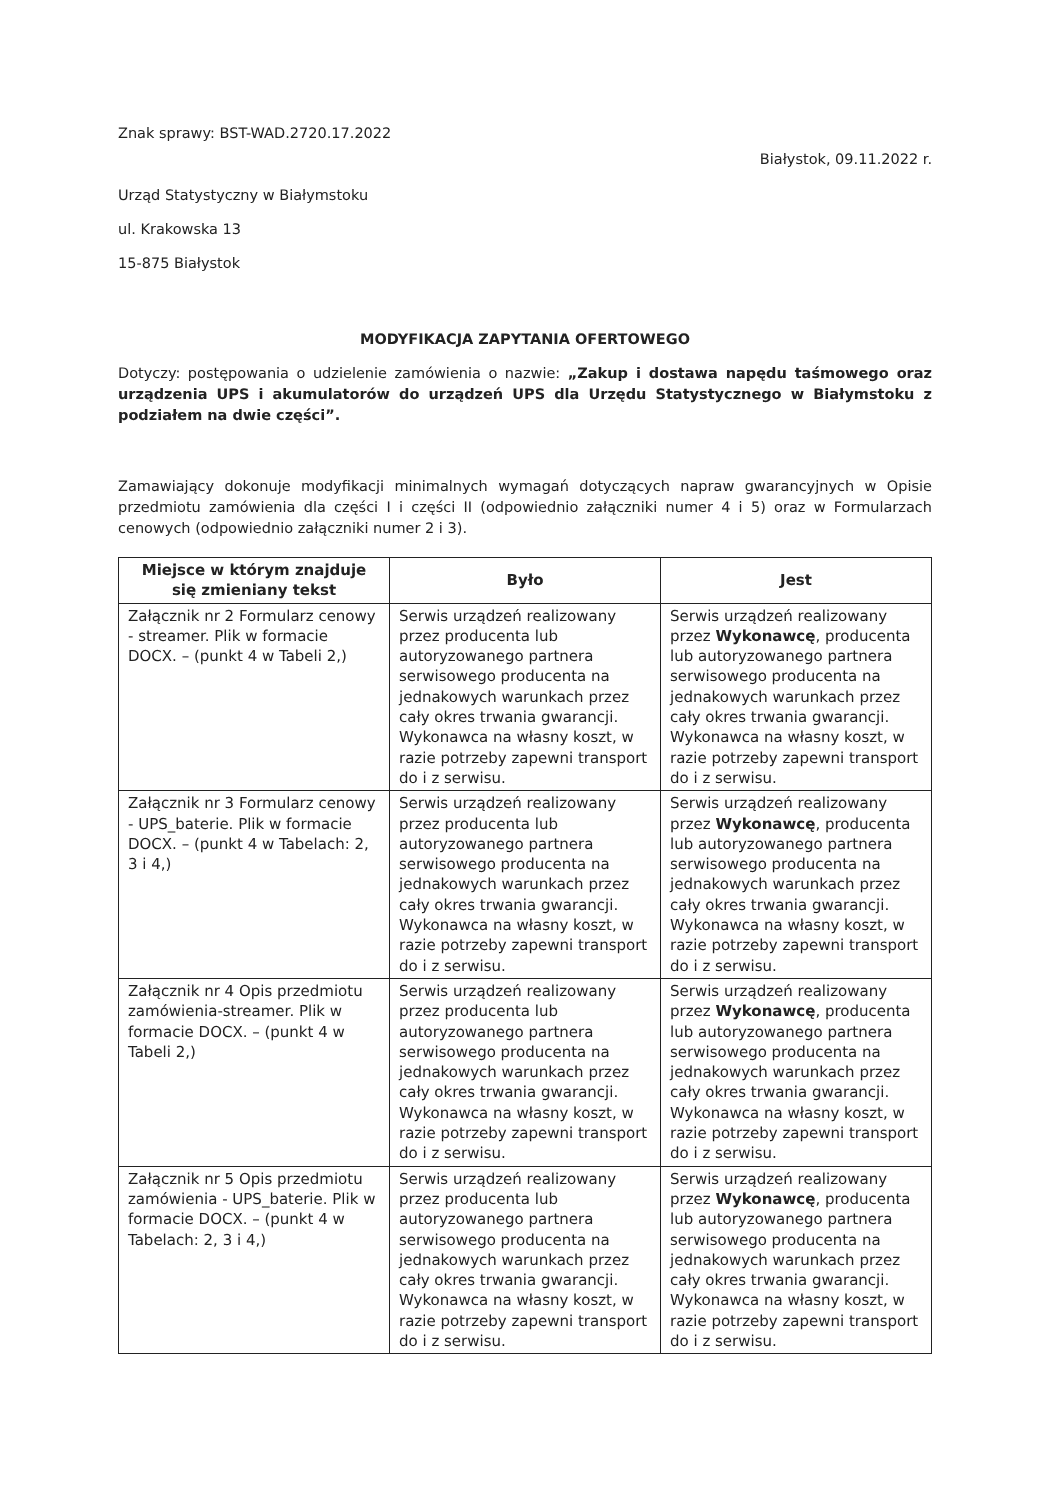Znak sprawy: BST-WAD.2720.17.2022
Białystok, 09.11.2022 r.
Urząd Statystyczny w Białymstoku
ul. Krakowska 13
15-875 Białystok
MODYFIKACJA ZAPYTANIA OFERTOWEGO
Dotyczy: postępowania o udzielenie zamówienia o nazwie: „Zakup i dostawa napędu taśmowego oraz urządzenia UPS i akumulatorów do urządzeń UPS dla Urzędu Statystycznego w Białymstoku z podziałem na dwie części”.
Zamawiający dokonuje modyfikacji minimalnych wymagań dotyczących napraw gwarancyjnych w Opisie przedmiotu zamówienia dla części I i części II (odpowiednio załączniki numer 4 i 5) oraz w Formularzach cenowych (odpowiednio załączniki numer 2 i 3).
| Miejsce w którym znajduje się zmieniany tekst | Było | Jest |
| --- | --- | --- |
| Załącznik nr 2 Formularz cenowy - streamer. Plik w formacie DOCX. – (punkt 4 w Tabeli 2,) | Serwis urządzeń realizowany przez producenta lub autoryzowanego partnera serwisowego producenta na jednakowych warunkach przez cały okres trwania gwarancji. Wykonawca na własny koszt, w razie potrzeby zapewni transport do i z serwisu. | Serwis urządzeń realizowany przez Wykonawcę , producenta lub autoryzowanego partnera serwisowego producenta na jednakowych warunkach przez cały okres trwania gwarancji. Wykonawca na własny koszt, w razie potrzeby zapewni transport do i z serwisu. |
| Załącznik nr 3 Formularz cenowy - UPS_baterie. Plik w formacie DOCX. – (punkt 4 w Tabelach: 2, 3 i 4,) | Serwis urządzeń realizowany przez producenta lub autoryzowanego partnera serwisowego producenta na jednakowych warunkach przez cały okres trwania gwarancji. Wykonawca na własny koszt, w razie potrzeby zapewni transport do i z serwisu. | Serwis urządzeń realizowany przez Wykonawcę , producenta lub autoryzowanego partnera serwisowego producenta na jednakowych warunkach przez cały okres trwania gwarancji. Wykonawca na własny koszt, w razie potrzeby zapewni transport do i z serwisu. |
| Załącznik nr 4 Opis przedmiotu zamówienia-streamer. Plik w formacie DOCX. – (punkt 4 w Tabeli 2,) | Serwis urządzeń realizowany przez producenta lub autoryzowanego partnera serwisowego producenta na jednakowych warunkach przez cały okres trwania gwarancji. Wykonawca na własny koszt, w razie potrzeby zapewni transport do i z serwisu. | Serwis urządzeń realizowany przez Wykonawcę , producenta lub autoryzowanego partnera serwisowego producenta na jednakowych warunkach przez cały okres trwania gwarancji. Wykonawca na własny koszt, w razie potrzeby zapewni transport do i z serwisu. |
| Załącznik nr 5 Opis przedmiotu zamówienia - UPS_baterie. Plik w formacie DOCX. – (punkt 4 w Tabelach: 2, 3 i 4,) | Serwis urządzeń realizowany przez producenta lub autoryzowanego partnera serwisowego producenta na jednakowych warunkach przez cały okres trwania gwarancji. Wykonawca na własny koszt, w razie potrzeby zapewni transport do i z serwisu. | Serwis urządzeń realizowany przez Wykonawcę , producenta lub autoryzowanego partnera serwisowego producenta na jednakowych warunkach przez cały okres trwania gwarancji. Wykonawca na własny koszt, w razie potrzeby zapewni transport do i z serwisu. |